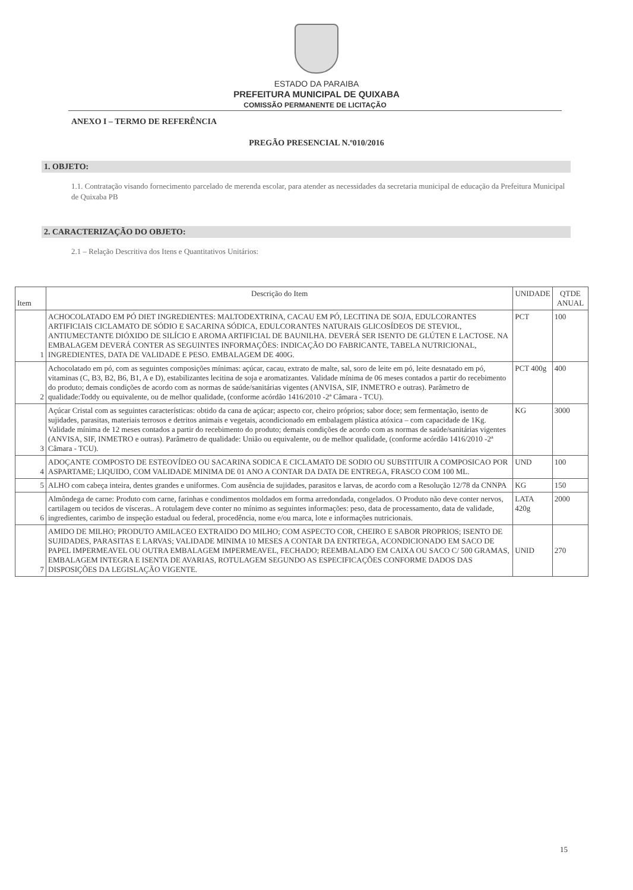ESTADO DA PARAIBA
PREFEITURA MUNICIPAL DE QUIXABA
COMISSÃO PERMANENTE DE LICITAÇÃO
ANEXO I – TERMO DE REFERÊNCIA
PREGÃO PRESENCIAL N.º010/2016
1. OBJETO:
1.1. Contratação visando fornecimento parcelado de merenda escolar, para atender as necessidades da secretaria municipal de educação da Prefeitura Municipal de Quixaba PB
2. CARACTERIZAÇÃO DO OBJETO:
2.1 – Relação Descritiva dos Itens e Quantitativos Unitários:
| Item | Descrição do Item | UNIDADE | QTDE ANUAL |
| --- | --- | --- | --- |
| 1 | ACHOCOLATADO EM PÓ DIET INGREDIENTES: MALTODEXTRINA, CACAU EM PÓ, LECITINA DE SOJA, EDULCORANTES ARTIFICIAIS CICLAMATO DE SÓDIO E SACARINA SÓDICA, EDULCORANTES NATURAIS GLICOSÍDEOS DE STEVIOL, ANTIUMECTANTE DIÓXIDO DE SILÍCIO E AROMA ARTIFICIAL DE BAUNILHA. DEVERÁ SER ISENTO DE GLÚTEN E LACTOSE. NA EMBALAGEM DEVERÁ CONTER AS SEGUINTES INFORMAÇÕES: INDICAÇÃO DO FABRICANTE, TABELA NUTRICIONAL, INGREDIENTES, DATA DE VALIDADE E PESO. EMBALAGEM DE 400G. | PCT | 100 |
| 2 | Achocolatado em pó, com as seguintes composições mínimas: açúcar, cacau, extrato de malte, sal, soro de leite em pó, leite desnatado em pó, vitaminas (C, B3, B2, B6, B1, A e D), estabilizantes lecitina de soja e aromatizantes. Validade mínima de 06 meses contados a partir do recebimento do produto; demais condições de acordo com as normas de saúde/sanitárias vigentes (ANVISA, SIF, INMETRO e outras). Parâmetro de qualidade:Toddy ou equivalente, ou de melhor qualidade, (conforme acórdão 1416/2010 -2ª Câmara - TCU). | PCT 400g | 400 |
| 3 | Açúcar Cristal com as seguintes características: obtido da cana de açúcar; aspecto cor, cheiro próprios; sabor doce; sem fermentação, isento de sujidades, parasitas, materiais terrosos e detritos animais e vegetais, acondicionado em embalagem plástica atóxica – com capacidade de 1Kg. Validade mínima de 12 meses contados a partir do recebimento do produto; demais condições de acordo com as normas de saúde/sanitárias vigentes (ANVISA, SIF, INMETRO e outras). Parâmetro de qualidade: União ou equivalente, ou de melhor qualidade, (conforme acórdão 1416/2010 -2ª Câmara - TCU). | KG | 3000 |
| 4 | ADOÇANTE COMPOSTO DE ESTEOVÍDEO OU SACARINA SODICA E CICLAMATO DE SODIO OU SUBSTITUIR A COMPOSICAO POR ASPARTAME; LIQUIDO, COM VALIDADE MINIMA DE 01 ANO A CONTAR DA DATA DE ENTREGA, FRASCO COM 100 ML. | UND | 100 |
| 5 | ALHO com cabeça inteira, dentes grandes e uniformes. Com ausência de sujidades, parasitos e larvas, de acordo com a Resolução 12/78 da CNNPA | KG | 150 |
| 6 | Almôndega de carne: Produto com carne, farinhas e condimentos moldados em forma arredondada, congelados. O Produto não deve conter nervos, cartilagem ou tecidos de vísceras.. A rotulagem deve conter no mínimo as seguintes informações: peso, data de processamento, data de validade, ingredientes, carimbo de inspeção estadual ou federal, procedência, nome e/ou marca, lote e informações nutricionais. | LATA 420g | 2000 |
| 7 | AMIDO DE MILHO; PRODUTO AMILACEO EXTRAIDO DO MILHO; COM ASPECTO COR, CHEIRO E SABOR PROPRIOS; ISENTO DE SUJIDADES, PARASITAS E LARVAS; VALIDADE MINIMA 10 MESES A CONTAR DA ENTRTEGA, ACONDICIONADO EM SACO DE PAPEL IMPERMEAVEL OU OUTRA EMBALAGEM IMPERMEAVEL, FECHADO; REEMBALADO EM CAIXA OU SACO C/ 500 GRAMAS, EMBALAGEM INTEGRA E ISENTA DE AVARIAS, ROTULAGEM SEGUNDO AS ESPECIFICAÇÕES CONFORME DADOS DAS DISPOSIÇÕES DA LEGISLAÇÃO VIGENTE. | UNID | 270 |
15